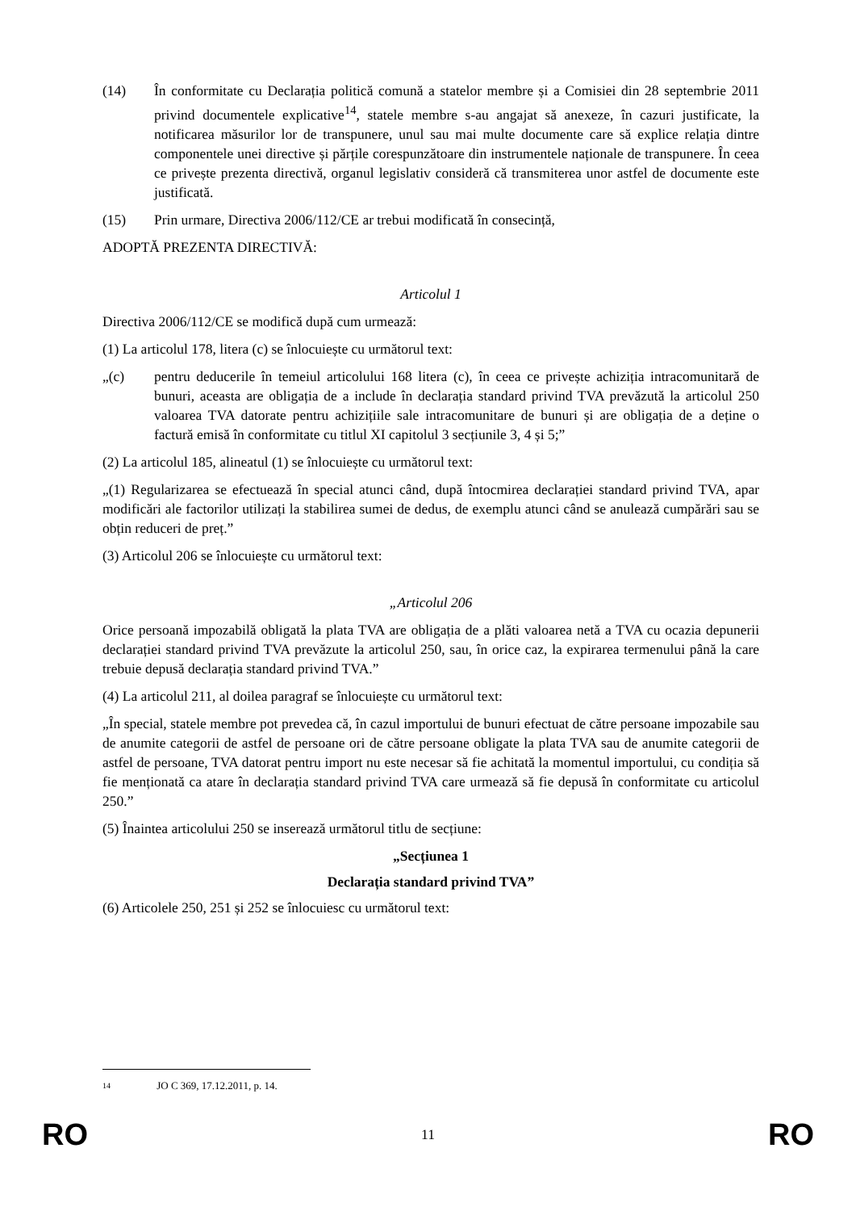(14) În conformitate cu Declarația politică comună a statelor membre și a Comisiei din 28 septembrie 2011 privind documentele explicative<sup>14</sup>, statele membre s-au angajat să anexeze, în cazuri justificate, la notificarea măsurilor lor de transpunere, unul sau mai multe documente care să explice relația dintre componentele unei directive și părțile corespunzătoare din instrumentele naționale de transpunere. În ceea ce privește prezenta directivă, organul legislativ consideră că transmiterea unor astfel de documente este justificată.
(15) Prin urmare, Directiva 2006/112/CE ar trebui modificată în consecință,
ADOPTĂ PREZENTA DIRECTIVĂ:
Articolul 1
Directiva 2006/112/CE se modifică după cum urmează:
(1) La articolul 178, litera (c) se înlocuiește cu următorul text:
„(c) pentru deducerile în temeiul articolului 168 litera (c), în ceea ce privește achiziția intracomunitară de bunuri, aceasta are obligația de a include în declarația standard privind TVA prevăzută la articolul 250 valoarea TVA datorate pentru achizițiile sale intracomunitare de bunuri și are obligația de a deține o factură emisă în conformitate cu titlul XI capitolul 3 secțiunile 3, 4 și 5;”
(2) La articolul 185, alineatul (1) se înlocuiește cu următorul text:
„(1) Regularizarea se efectuează în special atunci când, după întocmirea declarației standard privind TVA, apar modificări ale factorilor utilizați la stabilirea sumei de dedus, de exemplu atunci când se anulează cumpărări sau se obțin reduceri de preț.”
(3) Articolul 206 se înlocuiește cu următorul text:
„Articolul 206
Orice persoană impozabilă obligată la plata TVA are obligația de a plăti valoarea netă a TVA cu ocazia depunerii declarației standard privind TVA prevăzute la articolul 250, sau, în orice caz, la expirarea termenului până la care trebuie depusă declarația standard privind TVA.”
(4) La articolul 211, al doilea paragraf se înlocuiește cu următorul text:
„În special, statele membre pot prevedea că, în cazul importului de bunuri efectuat de către persoane impozabile sau de anumite categorii de astfel de persoane ori de către persoane obligate la plata TVA sau de anumite categorii de astfel de persoane, TVA datorat pentru import nu este necesar să fie achitată la momentul importului, cu condiția să fie menționată ca atare în declarația standard privind TVA care urmează să fie depusă în conformitate cu articolul 250.”
(5) Înaintea articolului 250 se inserează următorul titlu de secțiune:
„Secțiunea 1
Declarația standard privind TVA”
(6) Articolele 250, 251 și 252 se înlocuiesc cu următorul text:
14 JO C 369, 17.12.2011, p. 14.
RO 11 RO